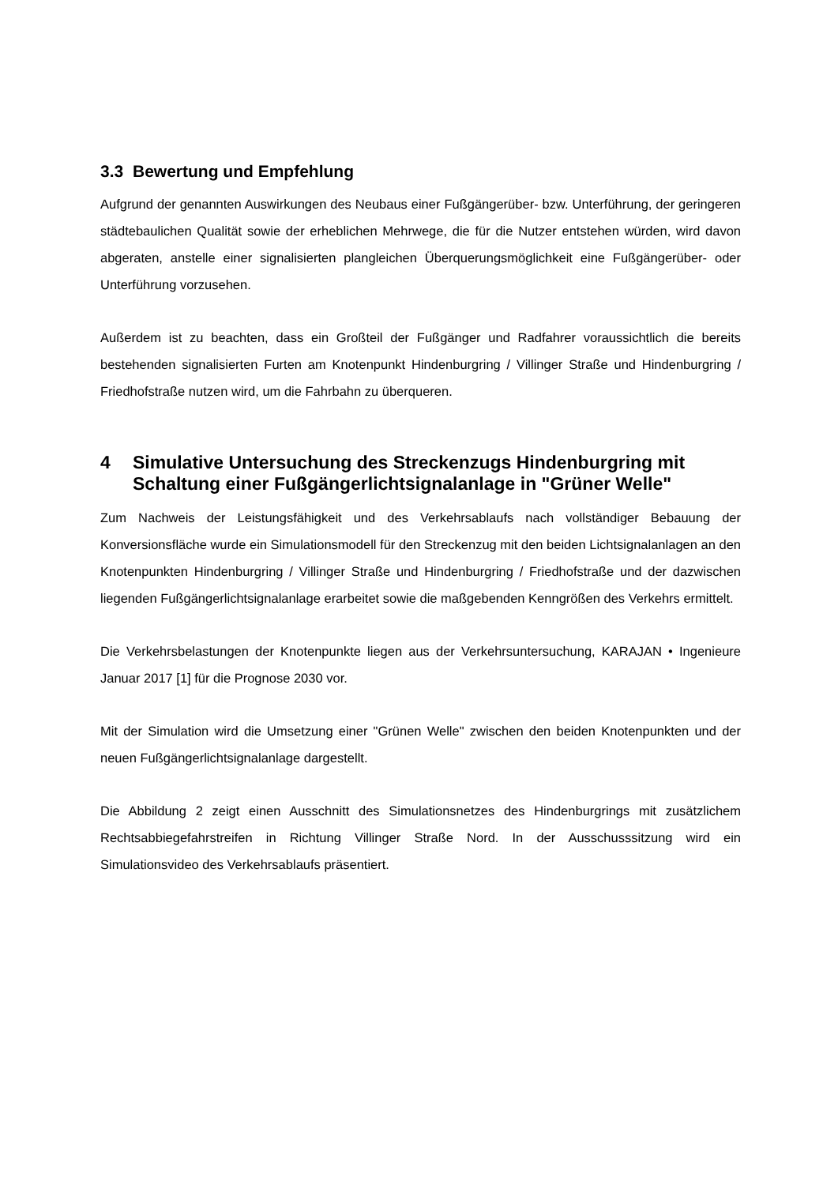3.3 Bewertung und Empfehlung
Aufgrund der genannten Auswirkungen des Neubaus einer Fußgängerüber- bzw. Unterführung, der geringeren städtebaulichen Qualität sowie der erheblichen Mehrwege, die für die Nutzer entstehen würden, wird davon abgeraten, anstelle einer signalisierten plangleichen Überquerungsmöglichkeit eine Fußgängerüber- oder Unterführung vorzusehen.
Außerdem ist zu beachten, dass ein Großteil der Fußgänger und Radfahrer voraussichtlich die bereits bestehenden signalisierten Furten am Knotenpunkt Hindenburgring / Villinger Straße und Hindenburgring / Friedhofstraße nutzen wird, um die Fahrbahn zu überqueren.
4 Simulative Untersuchung des Streckenzugs Hindenburgring mit Schaltung einer Fußgängerlichtsignalanlage in "Grüner Welle"
Zum Nachweis der Leistungsfähigkeit und des Verkehrsablaufs nach vollständiger Bebauung der Konversionsfläche wurde ein Simulationsmodell für den Streckenzug mit den beiden Lichtsignalanlagen an den Knotenpunkten Hindenburgring / Villinger Straße und Hindenburgring / Friedhofstraße und der dazwischen liegenden Fußgängerlichtsignalanlage erarbeitet sowie die maßgebenden Kenngrößen des Verkehrs ermittelt.
Die Verkehrsbelastungen der Knotenpunkte liegen aus der Verkehrsuntersuchung, KARAJAN • Ingenieure Januar 2017 [1] für die Prognose 2030 vor.
Mit der Simulation wird die Umsetzung einer "Grünen Welle" zwischen den beiden Knotenpunkten und der neuen Fußgängerlichtsignalanlage dargestellt.
Die Abbildung 2 zeigt einen Ausschnitt des Simulationsnetzes des Hindenburgrings mit zusätzlichem Rechtsabbiegefahrstreifen in Richtung Villinger Straße Nord. In der Ausschusssitzung wird ein Simulationsvideo des Verkehrsablaufs präsentiert.